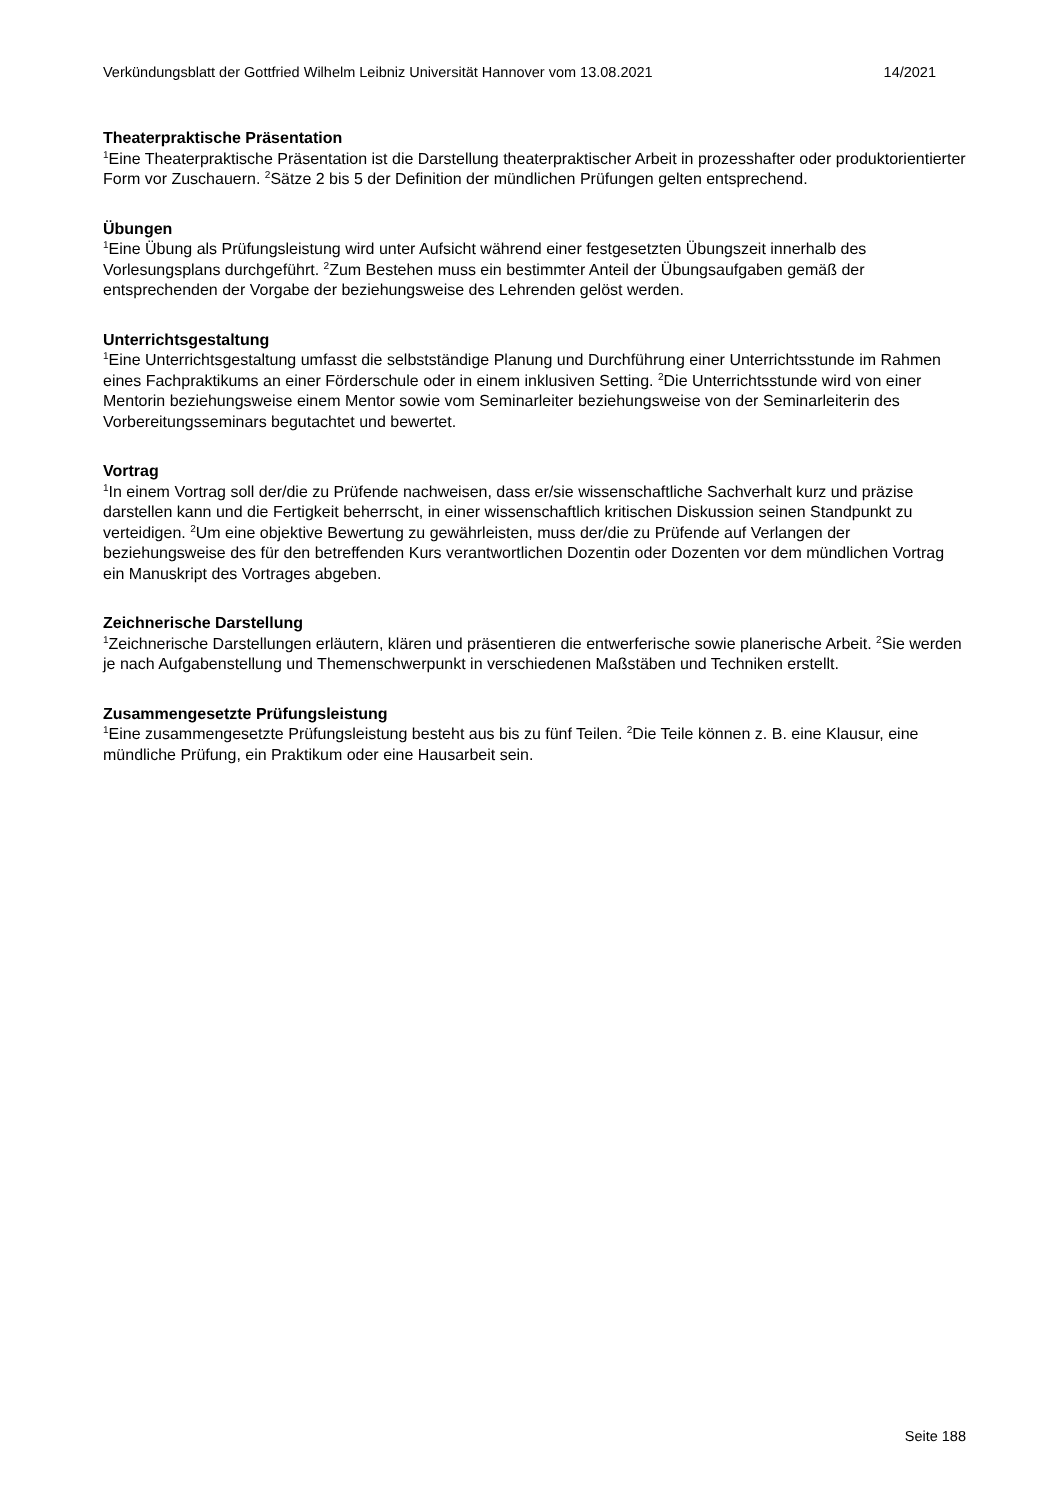Verkündungsblatt der Gottfried Wilhelm Leibniz Universität Hannover vom 13.08.2021 14/2021
Theaterpraktische Präsentation
<sup>1</sup> Eine Theaterpraktische Präsentation ist die Darstellung theaterpraktischer Arbeit in prozesshafter oder produktorientierter Form vor Zuschauern. <sup>2</sup>Sätze 2 bis 5 der Definition der mündlichen Prüfungen gelten entsprechend.
Übungen
<sup>1</sup> Eine Übung als Prüfungsleistung wird unter Aufsicht während einer festgesetzten Übungszeit innerhalb des Vorlesungsplans durchgeführt. <sup>2</sup>Zum Bestehen muss ein bestimmter Anteil der Übungsaufgaben gemäß der entsprechenden der Vorgabe der beziehungsweise des Lehrenden gelöst werden.
Unterrichtsgestaltung
<sup>1</sup> Eine Unterrichtsgestaltung umfasst die selbstständige Planung und Durchführung einer Unterrichtsstunde im Rahmen eines Fachpraktikums an einer Förderschule oder in einem inklusiven Setting. <sup>2</sup>Die Unterrichtsstunde wird von einer Mentorin beziehungsweise einem Mentor sowie vom Seminarleiter beziehungsweise von der Seminarleiterin des Vorbereitungsseminars begutachtet und bewertet.
Vortrag
<sup>1</sup> In einem Vortrag soll der/die zu Prüfende nachweisen, dass er/sie wissenschaftliche Sachverhalt kurz und präzise darstellen kann und die Fertigkeit beherrscht, in einer wissenschaftlich kritischen Diskussion seinen Standpunkt zu verteidigen. <sup>2</sup>Um eine objektive Bewertung zu gewährleisten, muss der/die zu Prüfende auf Verlangen der beziehungsweise des für den betreffenden Kurs verantwortlichen Dozentin oder Dozenten vor dem mündlichen Vortrag ein Manuskript des Vortrages abgeben.
Zeichnerische Darstellung
<sup>1</sup> Zeichnerische Darstellungen erläutern, klären und präsentieren die entwerferische sowie planerische Arbeit. <sup>2</sup>Sie werden je nach Aufgabenstellung und Themenschwerpunkt in verschiedenen Maßstäben und Techniken erstellt.
Zusammengesetzte Prüfungsleistung
<sup>1</sup> Eine zusammengesetzte Prüfungsleistung besteht aus bis zu fünf Teilen. <sup>2</sup>Die Teile können z. B. eine Klausur, eine mündliche Prüfung, ein Praktikum oder eine Hausarbeit sein.
Seite 188